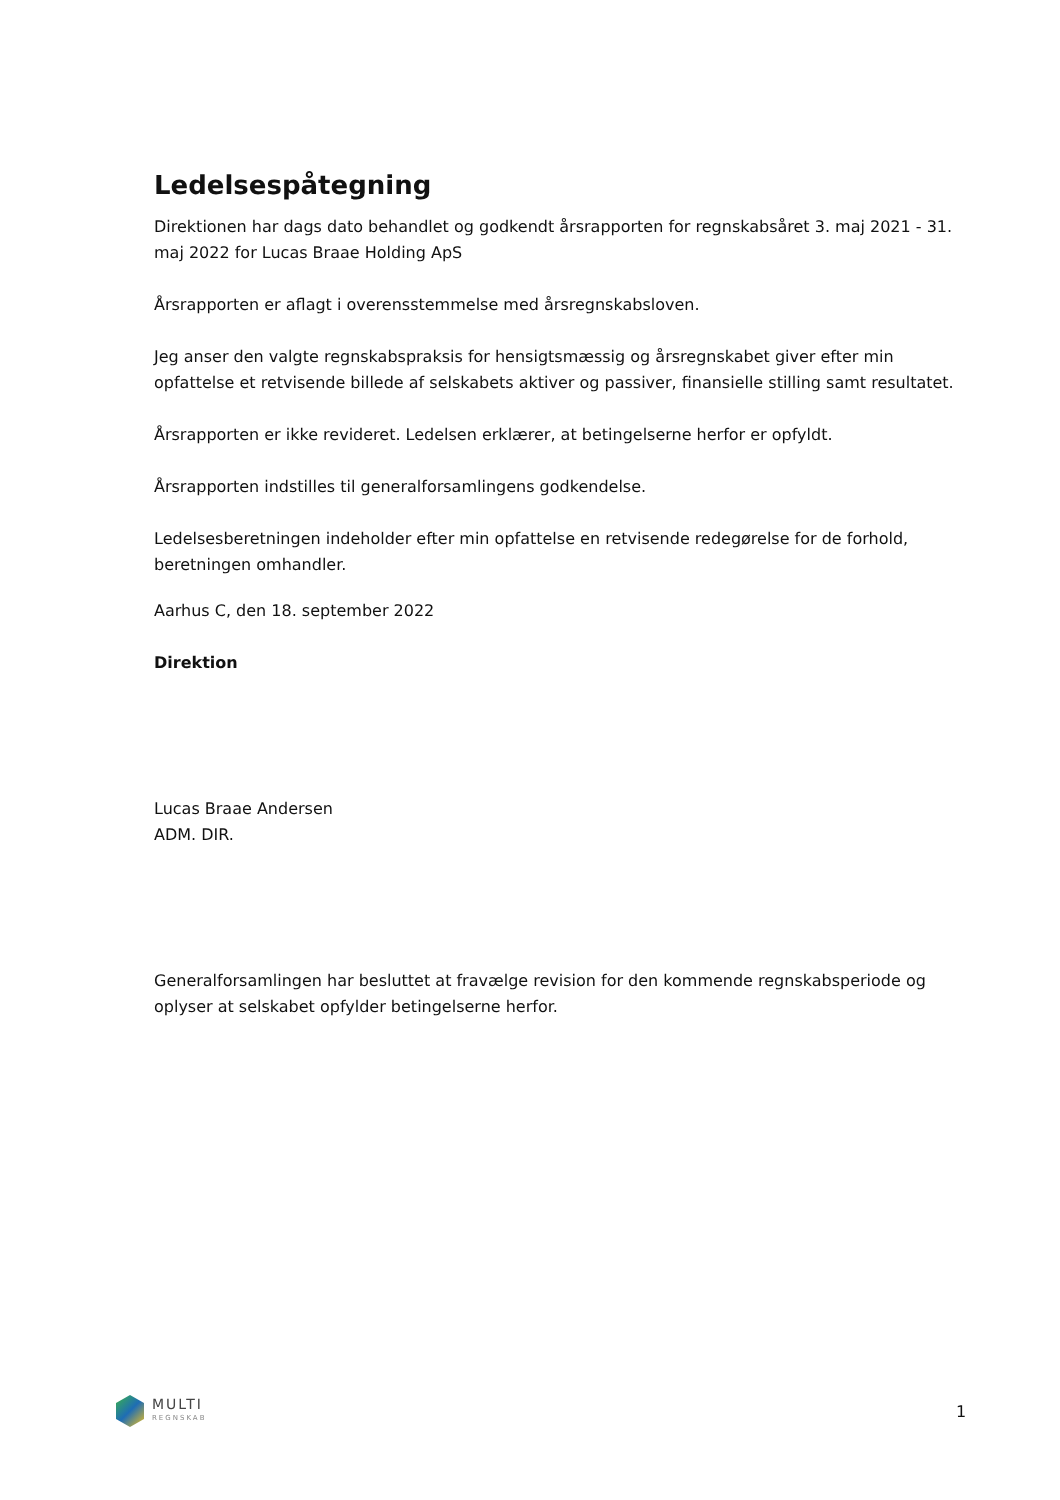Ledelsespåtegning
Direktionen har dags dato behandlet og godkendt årsrapporten for regnskabsåret 3. maj 2021 - 31. maj 2022 for Lucas Braae Holding ApS
Årsrapporten er aflagt i overensstemmelse med årsregnskabsloven.
Jeg anser den valgte regnskabspraksis for hensigtsmæssig og årsregnskabet giver efter min opfattelse et retvisende billede af selskabets aktiver og passiver, finansielle stilling samt resultatet.
Årsrapporten er ikke revideret. Ledelsen erklærer, at betingelserne herfor er opfyldt.
Årsrapporten indstilles til generalforsamlingens godkendelse.
Ledelsesberetningen indeholder efter min opfattelse en retvisende redegørelse for de forhold, beretningen omhandler.
Aarhus C, den 18. september 2022
Direktion
Lucas Braae Andersen
ADM. DIR.
Generalforsamlingen har besluttet at fravælge revision for den kommende regnskabsperiode og oplyser at selskabet opfylder betingelserne herfor.
MULTI
REGNSKAB
1